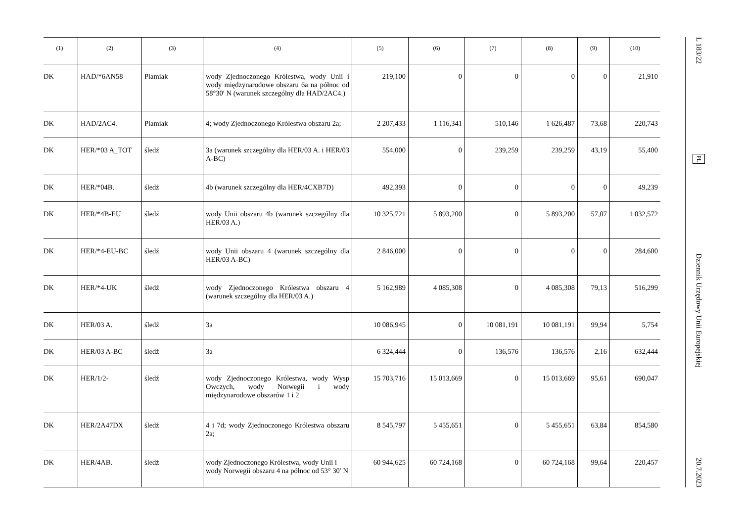| (1) | (2) | (3) | (4) | (5) | (6) | (7) | (8) | (9) | (10) |
| --- | --- | --- | --- | --- | --- | --- | --- | --- | --- |
| DK | HAD/*6AN58 | Plamiak | wody Zjednoczonego Królestwa, wody Unii i wody międzynarodowe obszaru 6a na północ od 58°30′ N (warunek szczególny dla HAD/2AC4.) | 219,100 | 0 | 0 | 0 | 0 | 21,910 |
| DK | HAD/2AC4. | Plamiak | 4; wody Zjednoczonego Królestwa obszaru 2a; | 2 207,433 | 1 116,341 | 510,146 | 1 626,487 | 73,68 | 220,743 |
| DK | HER/*03 A_TOT | śledź | 3a (warunek szczególny dla HER/03 A. i HER/03 A-BC) | 554,000 | 0 | 239,259 | 239,259 | 43,19 | 55,400 |
| DK | HER/*04B. | śledź | 4b (warunek szczególny dla HER/4CXB7D) | 492,393 | 0 | 0 | 0 | 0 | 49,239 |
| DK | HER/*4B-EU | śledź | wody Unii obszaru 4b (warunek szczególny dla HER/03 A.) | 10 325,721 | 5 893,200 | 0 | 5 893,200 | 57,07 | 1 032,572 |
| DK | HER/*4-EU-BC | śledź | wody Unii obszaru 4 (warunek szczególny dla HER/03 A-BC) | 2 846,000 | 0 | 0 | 0 | 0 | 284,600 |
| DK | HER/*4-UK | śledź | wody Zjednoczonego Królestwa obszaru 4 (warunek szczególny dla HER/03 A.) | 5 162,989 | 4 085,308 | 0 | 4 085,308 | 79,13 | 516,299 |
| DK | HER/03 A. | śledź | 3a | 10 086,945 | 0 | 10 081,191 | 10 081,191 | 99,94 | 5,754 |
| DK | HER/03 A-BC | śledź | 3a | 6 324,444 | 0 | 136,576 | 136,576 | 2,16 | 632,444 |
| DK | HER/1/2- | śledź | wody Zjednoczonego Królestwa, wody Wysp Owczych, wody Norwegii i wody międzynarodowe obszarów 1 i 2 | 15 703,716 | 15 013,669 | 0 | 15 013,669 | 95,61 | 690,047 |
| DK | HER/2A47DX | śledź | 4 i 7d; wody Zjednoczonego Królestwa obszaru 2a; | 8 545,797 | 5 455,651 | 0 | 5 455,651 | 63,84 | 854,580 |
| DK | HER/4AB. | śledź | wody Zjednoczonego Królestwa, wody Unii i wody Norwegii obszaru 4 na północ od 53° 30′ N | 60 944,625 | 60 724,168 | 0 | 60 724,168 | 99,64 | 220,457 |
L 183/22 PL Dziennik Urzędowy Unii Europejskiej 20.7.2023